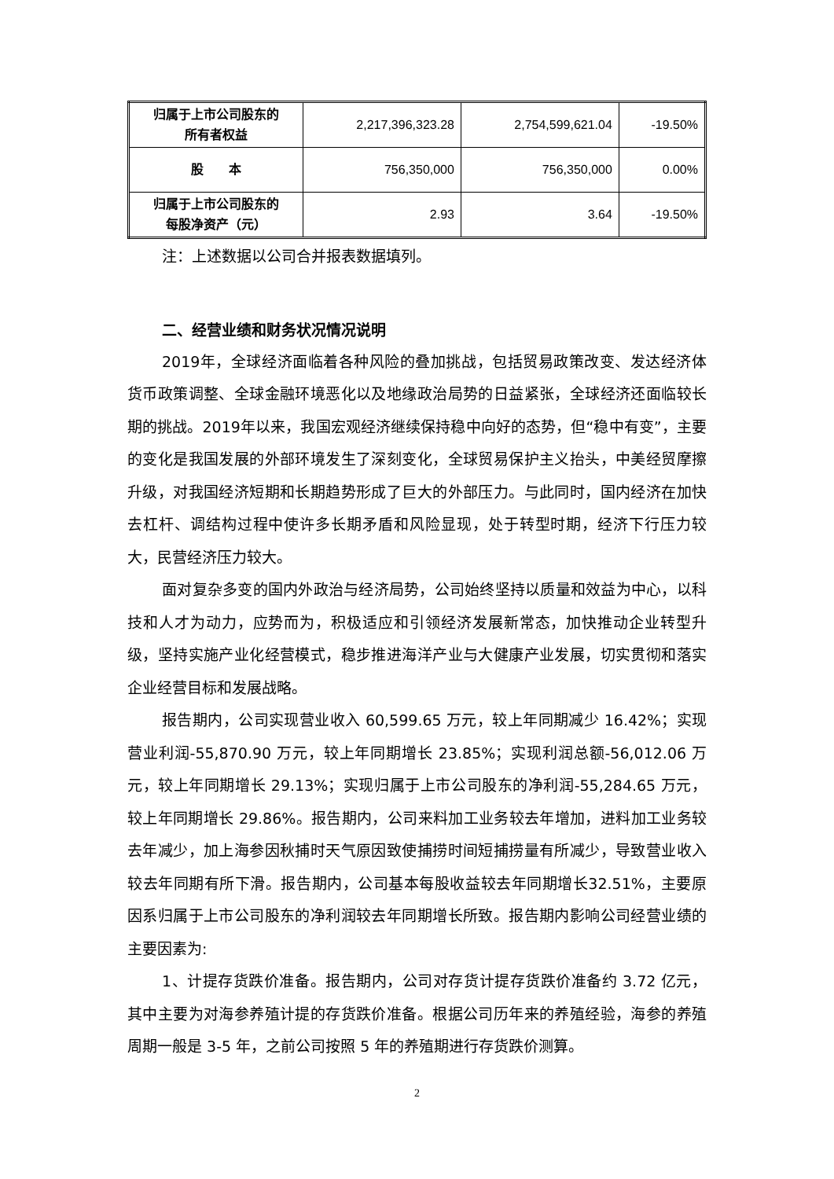| 归属于上市公司股东的 所有者权益 | 2,217,396,323.28 | 2,754,599,621.04 | -19.50% |
| 股 本 | 756,350,000 | 756,350,000 | 0.00% |
| 归属于上市公司股东的 每股净资产（元） | 2.93 | 3.64 | -19.50% |
注：上述数据以公司合并报表数据填列。
二、经营业绩和财务状况情况说明
2019年，全球经济面临着各种风险的叠加挑战，包括贸易政策改变、发达经济体货币政策调整、全球金融环境恶化以及地缘政治局势的日益紧张，全球经济还面临较长期的挑战。2019年以来，我国宏观经济继续保持稳中向好的态势，但“稳中有变”，主要的变化是我国发展的外部环境发生了深刻变化，全球贸易保护主义抬头，中美经贸摩擦升级，对我国经济短期和长期趋势形成了巨大的外部压力。与此同时，国内经济在加快去杠杆、调结构过程中使许多长期矛盾和风险显现，处于转型时期，经济下行压力较大，民营经济压力较大。
面对复杂多变的国内外政治与经济局势，公司始终坚持以质量和效益为中心，以科技和人才为动力，应势而为，积极适应和引领经济发展新常态，加快推动企业转型升级，坚持实施产业化经营模式，稳步推进海洋产业与大健康产业发展，切实贯彻和落实企业经营目标和发展战略。
报告期内，公司实现营业收入 60,599.65 万元，较上年同期减少 16.42%；实现营业利润-55,870.90 万元，较上年同期增长 23.85%；实现利润总额-56,012.06 万元，较上年同期增长 29.13%；实现归属于上市公司股东的净利润-55,284.65 万元，较上年同期增长 29.86%。报告期内，公司来料加工业务较去年增加，进料加工业务较去年减少，加上海参因秋捕时天气原因致使捕捞时间短捕捞量有所减少，导致营业收入较去年同期有所下滑。报告期内，公司基本每股收益较去年同期增长32.51%，主要原因系归属于上市公司股东的净利润较去年同期增长所致。报告期内影响公司经营业绩的主要因素为:
1、计提存货跌价准备。报告期内，公司对存货计提存货跌价准备约 3.72 亿元，其中主要为对海参养殖计提的存货跌价准备。根据公司历年来的养殖经验，海参的养殖周期一般是 3-5 年，之前公司按照 5 年的养殖期进行存货跌价测算。
2